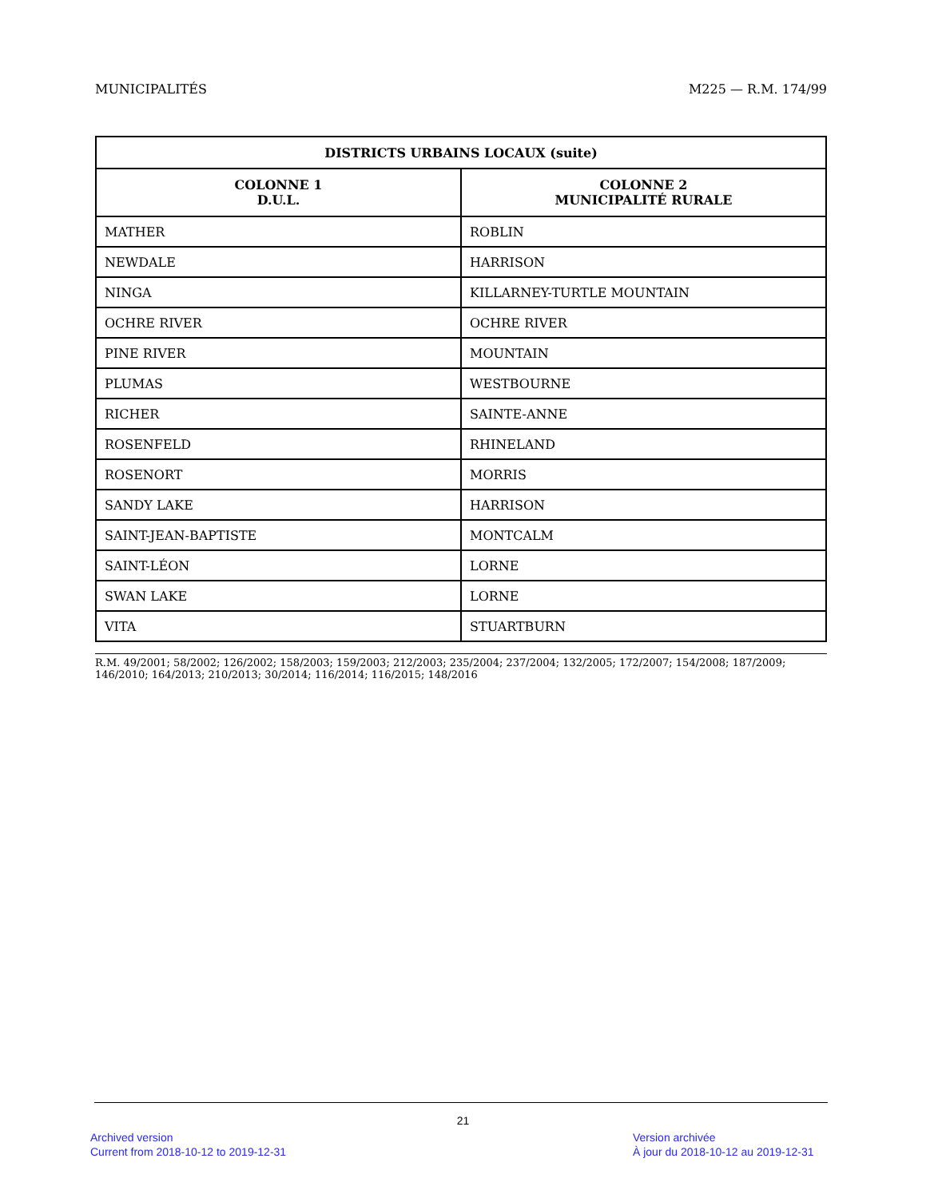MUNICIPALITÉS M225 — R.M. 174/99
| DISTRICTS URBAINS LOCAUX (suite) | |
| --- | --- |
| COLONNE 1 D.U.L. | COLONNE 2 MUNICIPALITÉ RURALE |
| MATHER | ROBLIN |
| NEWDALE | HARRISON |
| NINGA | KILLARNEY-TURTLE MOUNTAIN |
| OCHRE RIVER | OCHRE RIVER |
| PINE RIVER | MOUNTAIN |
| PLUMAS | WESTBOURNE |
| RICHER | SAINTE-ANNE |
| ROSENFELD | RHINELAND |
| ROSENORT | MORRIS |
| SANDY LAKE | HARRISON |
| SAINT-JEAN-BAPTISTE | MONTCALM |
| SAINT-LÉON | LORNE |
| SWAN LAKE | LORNE |
| VITA | STUARTBURN |
R.M. 49/2001; 58/2002; 126/2002; 158/2003; 159/2003; 212/2003; 235/2004; 237/2004; 132/2005; 172/2007; 154/2008; 187/2009; 146/2010; 164/2013; 210/2013; 30/2014; 116/2014; 116/2015; 148/2016
21
Archived version
Current from 2018-10-12 to 2019-12-31
Version archivée
À jour du 2018-10-12 au 2019-12-31